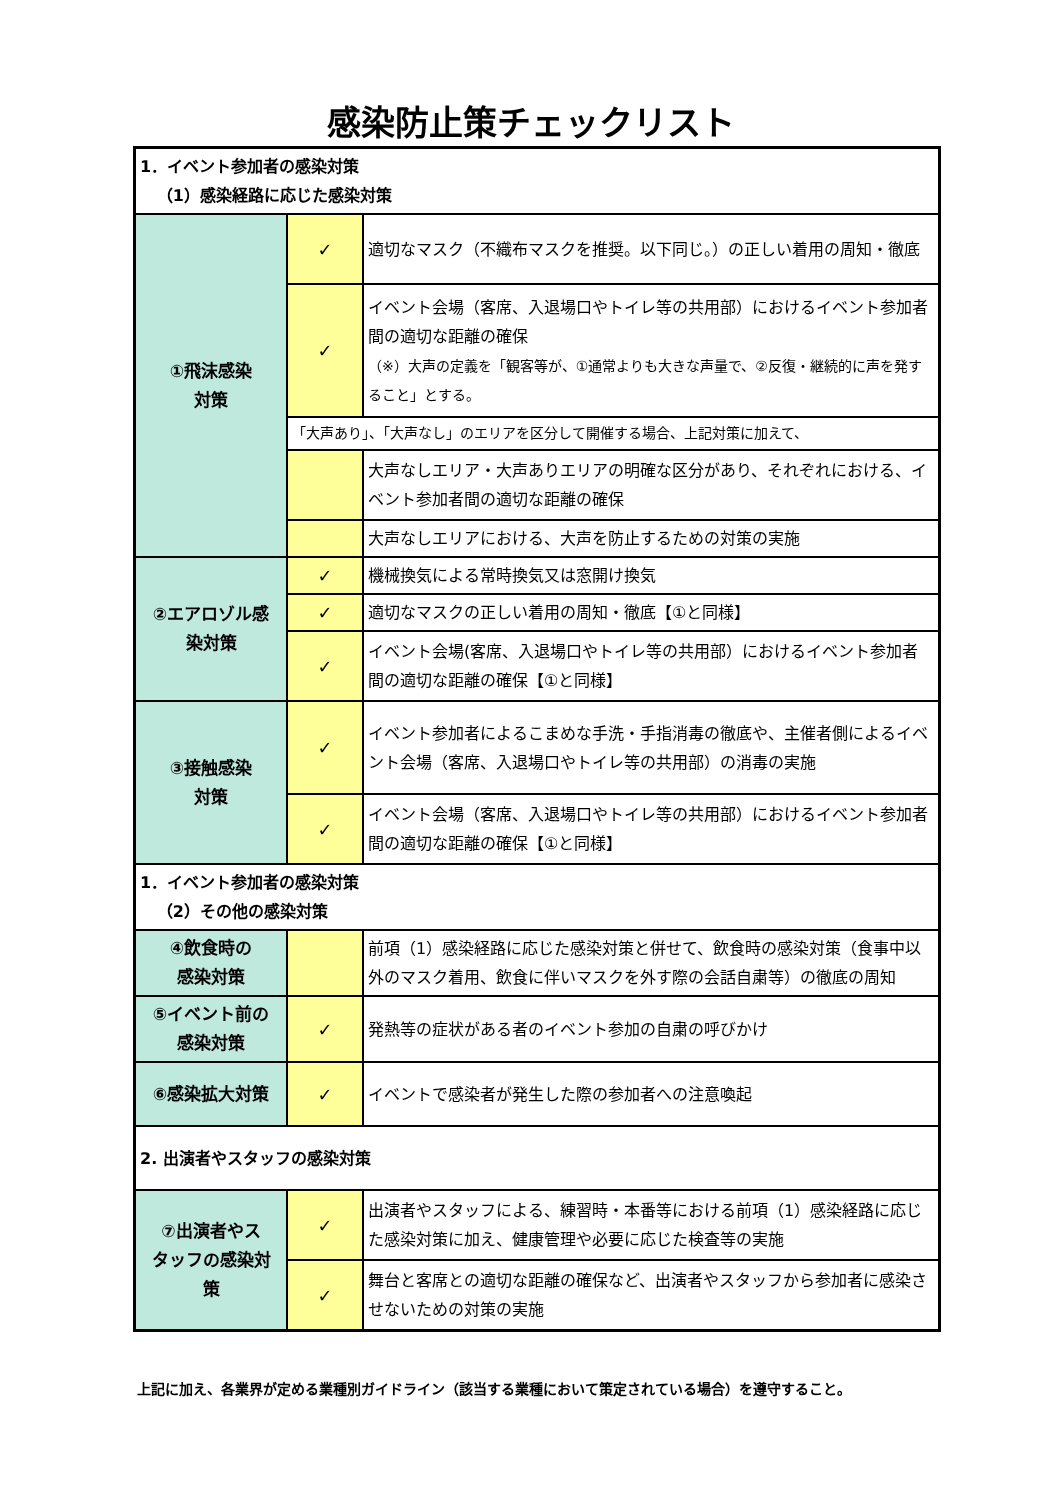感染防止策チェックリスト
| 1．イベント参加者の感染対策 （1）感染経路に応じた感染対策 | | |
| ①飛沫感染 対策 | ✓ | 適切なマスク（不織布マスクを推奨。以下同じ。）の正しい着用の周知・徹底 |
| | ✓ | イベント会場（客席、入退場口やトイレ等の共用部）におけるイベント参加者間の適切な距離の確保 （※）大声の定義を「観客等が、①通常よりも大きな声量で、②反復・継続的に声を発すること」とする。 |
| | 「大声あり」、「大声なし」のエリアを区分して開催する場合、上記対策に加えて、 | |
| | | 大声なしエリア・大声ありエリアの明確な区分があり、それぞれにおける、イベント参加者間の適切な距離の確保 |
| | | 大声なしエリアにおける、大声を防止するための対策の実施 |
| ②エアロゾル感 染対策 | ✓ | 機械換気による常時換気又は窓開け換気 |
| | ✓ | 適切なマスクの正しい着用の周知・徹底【①と同様】 |
| | ✓ | イベント会場(客席、入退場口やトイレ等の共用部）におけるイベント参加者間の適切な距離の確保【①と同様】 |
| ③接触感染 対策 | ✓ | イベント参加者によるこまめな手洗・手指消毒の徹底や、主催者側によるイベント会場（客席、入退場口やトイレ等の共用部）の消毒の実施 |
| | ✓ | イベント会場（客席、入退場口やトイレ等の共用部）におけるイベント参加者間の適切な距離の確保【①と同様】 |
| 1．イベント参加者の感染対策 （2）その他の感染対策 | | |
| ④飲食時の 感染対策 | | 前項（1）感染経路に応じた感染対策と併せて、飲食時の感染対策（食事中以外のマスク着用、飲食に伴いマスクを外す際の会話自粛等）の徹底の周知 |
| ⑤イベント前の 感染対策 | ✓ | 発熱等の症状がある者のイベント参加の自粛の呼びかけ |
| ⑥感染拡大対策 | ✓ | イベントで感染者が発生した際の参加者への注意喚起 |
| 2. 出演者やスタッフの感染対策 | | |
| ⑦出演者やス タッフの感染対 策 | ✓ | 出演者やスタッフによる、練習時・本番等における前項（1）感染経路に応じた感染対策に加え、健康管理や必要に応じた検査等の実施 |
| | ✓ | 舞台と客席との適切な距離の確保など、出演者やスタッフから参加者に感染させないための対策の実施 |
上記に加え、各業界が定める業種別ガイドライン（該当する業種において策定されている場合）を遵守すること。